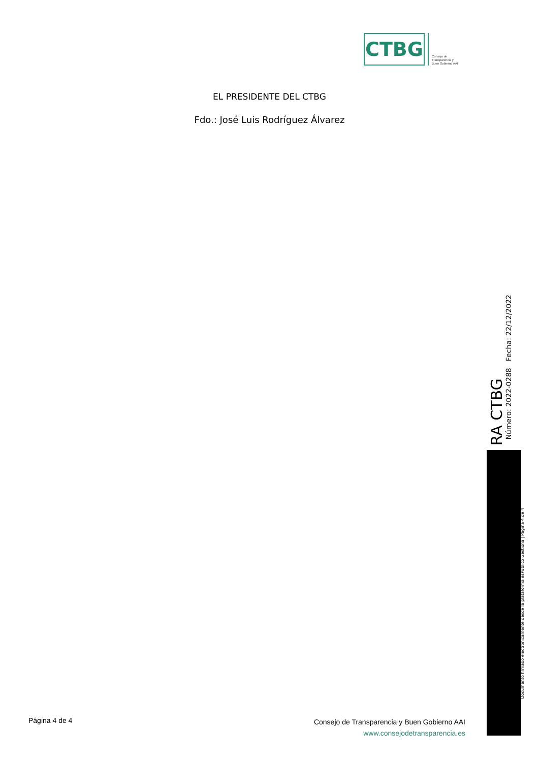CTBG
Consejo de
Transparencia y
Buen Gobierno AAI
EL PRESIDENTE DEL CTBG
Fdo.: José Luis Rodríguez Álvarez
RA CTBG
Número: 2022-0288 Fecha: 22/12/2022
Documento firmado electrónicamente desde la plataforma esPublico Gestiona | Página 4 de 4
Página 4 de 4
Consejo de Transparencia y Buen Gobierno AAI
www.consejodetransparencia.es